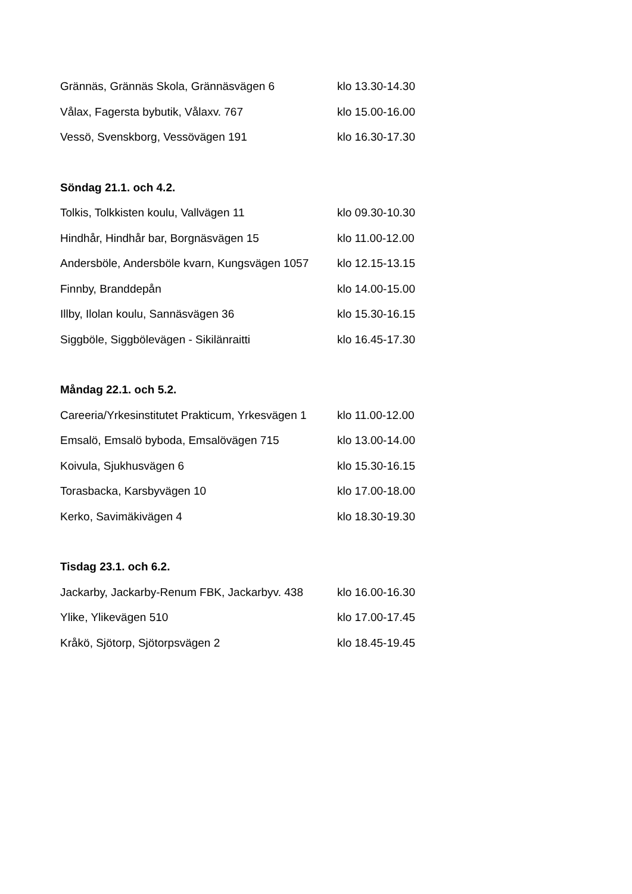| Grännäs, Grännäs Skola, Grännäsvägen 6 | klo 13.30-14.30 |
| Vålax, Fagersta bybutik, Vålaxv. 767 | klo 15.00-16.00 |
| Vessö, Svenskborg, Vessövägen 191 | klo 16.30-17.30 |
| Söndag 21.1. och 4.2. | |
| Tolkis, Tolkkisten koulu, Vallvägen 11 | klo 09.30-10.30 |
| Hindhår, Hindhår bar, Borgnäsvägen 15 | klo 11.00-12.00 |
| Andersböle, Andersböle kvarn, Kungsvägen 1057 | klo 12.15-13.15 |
| Finnby, Branddepån | klo 14.00-15.00 |
| Illby, Ilolan koulu, Sannäsvägen 36 | klo 15.30-16.15 |
| Siggböle, Siggbölevägen - Sikilänraitti | klo 16.45-17.30 |
| Måndag 22.1. och 5.2. | |
| Careeria/Yrkesinstitutet Prakticum, Yrkesvägen 1 | klo 11.00-12.00 |
| Emsalö, Emsalö byboda, Emsalövägen 715 | klo 13.00-14.00 |
| Koivula, Sjukhusvägen 6 | klo 15.30-16.15 |
| Torasbacka, Karsbyvägen 10 | klo 17.00-18.00 |
| Kerko, Savimäkivägen 4 | klo 18.30-19.30 |
| Tisdag 23.1. och 6.2. | |
| Jackarby, Jackarby-Renum FBK, Jackarbyv. 438 | klo 16.00-16.30 |
| Ylike, Ylikevägen 510 | klo 17.00-17.45 |
| Kråkö, Sjötorp, Sjötorpsvägen 2 | klo 18.45-19.45 |